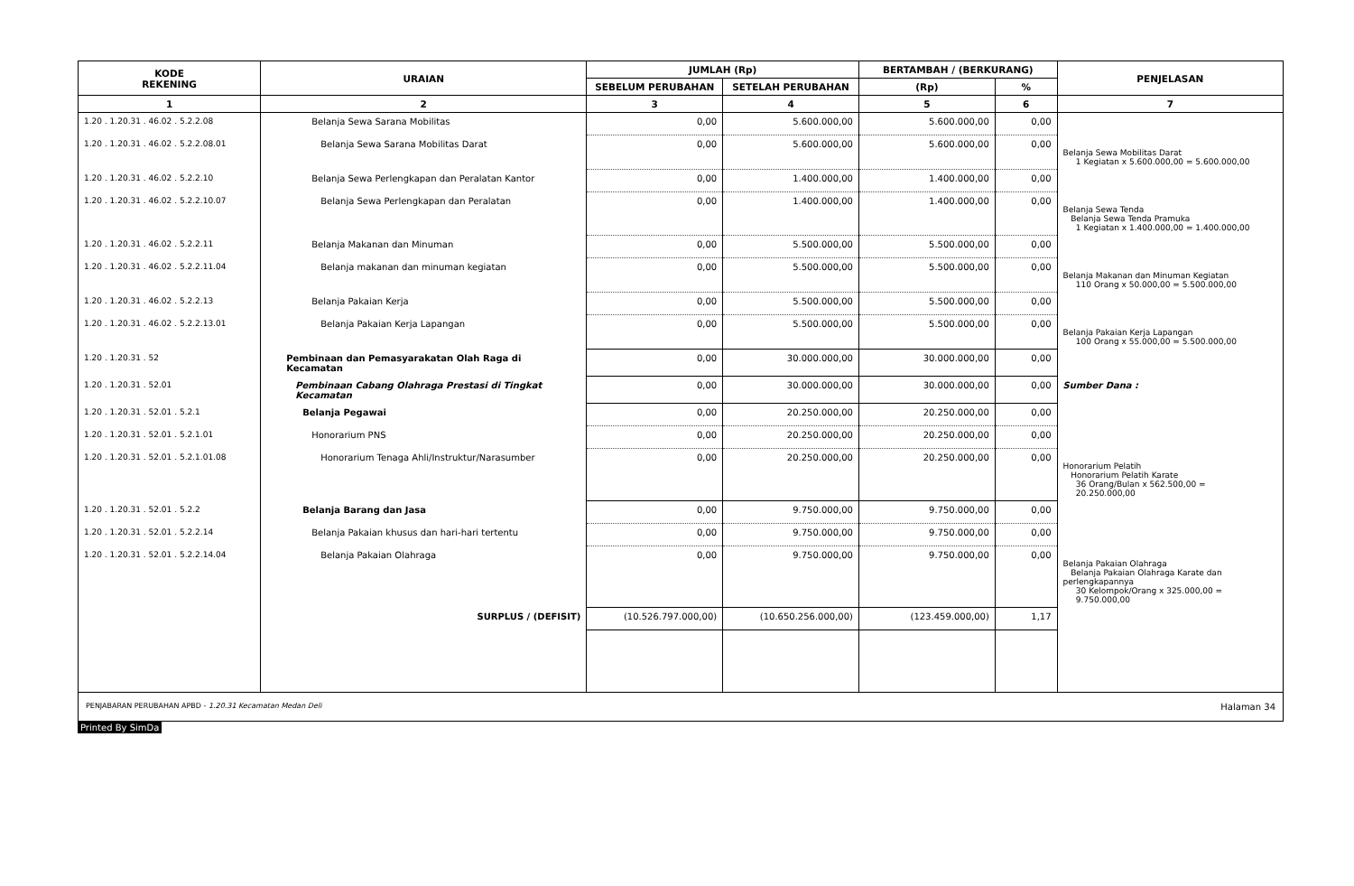| KODE REKENING | URAIAN | JUMLAH (Rp) | | BERTAMBAH / (BERKURANG) | | PENJELASAN |
| --- | --- | --- | --- | --- | --- | --- |
| | | SEBELUM PERUBAHAN | SETELAH PERUBAHAN | (Rp) | % | |
| 1 | 2 | 3 | 4 | 5 | 6 | 7 |
| 1.20 . 1.20.31 . 46.02 . 5.2.2.08 | Belanja Sewa Sarana Mobilitas | 0,00 | 5.600.000,00 | 5.600.000,00 | 0,00 | |
| 1.20 . 1.20.31 . 46.02 . 5.2.2.08.01 | Belanja Sewa Sarana Mobilitas Darat | 0,00 | 5.600.000,00 | 5.600.000,00 | 0,00 | Belanja Sewa Mobilitas Darat 1 Kegiatan x 5.600.000,00 = 5.600.000,00 |
| 1.20 . 1.20.31 . 46.02 . 5.2.2.10 | Belanja Sewa Perlengkapan dan Peralatan Kantor | 0,00 | 1.400.000,00 | 1.400.000,00 | 0,00 | |
| 1.20 . 1.20.31 . 46.02 . 5.2.2.10.07 | Belanja Sewa Perlengkapan dan Peralatan | 0,00 | 1.400.000,00 | 1.400.000,00 | 0,00 | Belanja Sewa Tenda Belanja Sewa Tenda Pramuka 1 Kegiatan x 1.400.000,00 = 1.400.000,00 |
| 1.20 . 1.20.31 . 46.02 . 5.2.2.11 | Belanja Makanan dan Minuman | 0,00 | 5.500.000,00 | 5.500.000,00 | 0,00 | |
| 1.20 . 1.20.31 . 46.02 . 5.2.2.11.04 | Belanja makanan dan minuman kegiatan | 0,00 | 5.500.000,00 | 5.500.000,00 | 0,00 | Belanja Makanan dan Minuman Kegiatan 110 Orang x 50.000,00 = 5.500.000,00 |
| 1.20 . 1.20.31 . 46.02 . 5.2.2.13 | Belanja Pakaian Kerja | 0,00 | 5.500.000,00 | 5.500.000,00 | 0,00 | |
| 1.20 . 1.20.31 . 46.02 . 5.2.2.13.01 | Belanja Pakaian Kerja Lapangan | 0,00 | 5.500.000,00 | 5.500.000,00 | 0,00 | Belanja Pakaian Kerja Lapangan 100 Orang x 55.000,00 = 5.500.000,00 |
| 1.20 . 1.20.31 . 52 | Pembinaan dan Pemasyarakatan Olah Raga di Kecamatan | 0,00 | 30.000.000,00 | 30.000.000,00 | 0,00 | |
| 1.20 . 1.20.31 . 52.01 | Pembinaan Cabang Olahraga Prestasi di Tingkat Kecamatan | 0,00 | 30.000.000,00 | 30.000.000,00 | 0,00 | Sumber Dana : |
| 1.20 . 1.20.31 . 52.01 . 5.2.1 | Belanja Pegawai | 0,00 | 20.250.000,00 | 20.250.000,00 | 0,00 | |
| 1.20 . 1.20.31 . 52.01 . 5.2.1.01 | Honorarium PNS | 0,00 | 20.250.000,00 | 20.250.000,00 | 0,00 | |
| 1.20 . 1.20.31 . 52.01 . 5.2.1.01.08 | Honorarium Tenaga Ahli/Instruktur/Narasumber | 0,00 | 20.250.000,00 | 20.250.000,00 | 0,00 | Honorarium Pelatih Honorarium Pelatih Karate 36 Orang/Bulan x 562.500,00 = 20.250.000,00 |
| 1.20 . 1.20.31 . 52.01 . 5.2.2 | Belanja Barang dan Jasa | 0,00 | 9.750.000,00 | 9.750.000,00 | 0,00 | |
| 1.20 . 1.20.31 . 52.01 . 5.2.2.14 | Belanja Pakaian khusus dan hari-hari tertentu | 0,00 | 9.750.000,00 | 9.750.000,00 | 0,00 | |
| 1.20 . 1.20.31 . 52.01 . 5.2.2.14.04 | Belanja Pakaian Olahraga | 0,00 | 9.750.000,00 | 9.750.000,00 | 0,00 | Belanja Pakaian Olahraga Belanja Pakaian Olahraga Karate dan perlengkapannya 30 Kelompok/Orang x 325.000,00 = 9.750.000,00 |
| | SURPLUS / (DEFISIT) | (10.526.797.000,00) | (10.650.256.000,00) | (123.459.000,00) | 1,17 | |
PENJABARAN PERUBAHAN APBD - 1.20.31 Kecamatan Medan Deli Halaman 34
Printed By SimDa